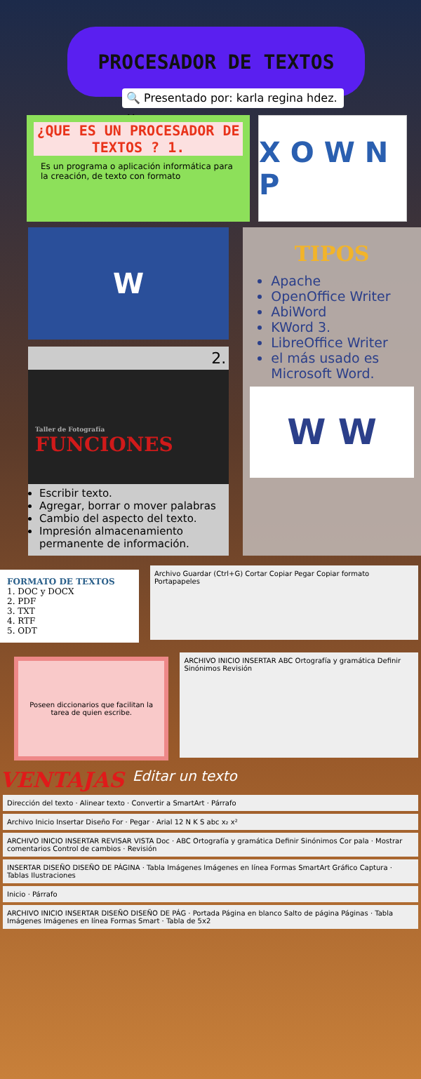PROCESADOR DE TEXTOS
🔍 Presentado por: karla regina hdez. ✕
¿QUE ES UN PROCESADOR DE TEXTOS ? 1.
Es un programa o aplicación informática para la creación, de texto con formato
X O W N P
W
2.
Taller de Fotografía
FUNCIONES
Escribir texto.
Agregar, borrar o mover palabras
Cambio del aspecto del texto.
Impresión almacenamiento permanente de información.
TIPOS
Apache
OpenOffice Writer
AbiWord
KWord 3.
LibreOffice Writer
el más usado es Microsoft Word.
W W
FORMATO DE TEXTOS
1. DOC y DOCX
2. PDF
3. TXT
4. RTF
5. ODT
Archivo Guardar (Ctrl+G) Cortar Copiar Pegar Copiar formato Portapapeles
Poseen diccionarios que facilitan la tarea de quien escribe.
ARCHIVO INICIO INSERTAR ABC Ortografía y gramática Definir Sinónimos Revisión
VENTAJAS
Editar un texto
Dirección del texto · Alinear texto · Convertir a SmartArt · Párrafo
Archivo Inicio Insertar Diseño For · Pegar · Arial 12 N K S abc x₂ x²
ARCHIVO INICIO INSERTAR REVISAR VISTA Doc · ABC Ortografía y gramática Definir Sinónimos Cor pala · Mostrar comentarios Control de cambios · Revisión
INSERTAR DISEÑO DISEÑO DE PÁGINA · Tabla Imágenes Imágenes en línea Formas SmartArt Gráfico Captura · Tablas Ilustraciones
Inicio · Párrafo
ARCHIVO INICIO INSERTAR DISEÑO DISEÑO DE PÁG · Portada Página en blanco Salto de página Páginas · Tabla Imágenes Imágenes en línea Formas Smart · Tabla de 5x2